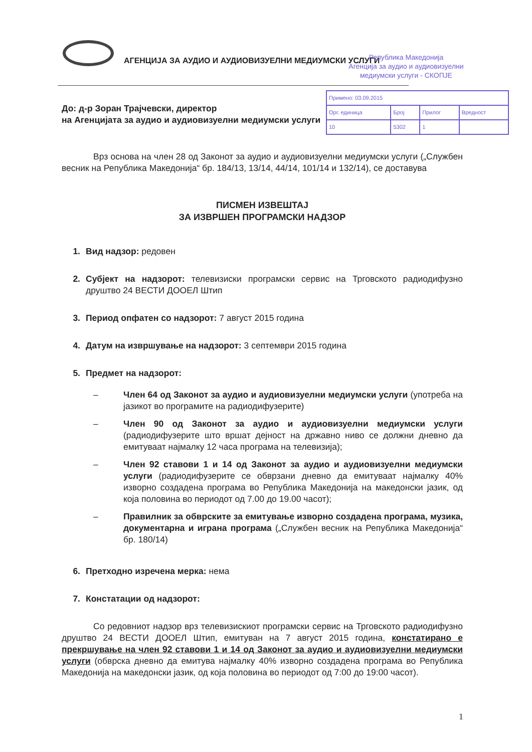АГЕНЦИЈА ЗА АУДИО И АУДИОВИЗУЕЛНИ МЕДИУМСКИ УСЛУГИ
Република Македонија
Агенција за аудио и аудиовизуелни
медиумски услуги - СКОПЈЕ
| Примено: 03.09.2015 | | | |
| Орг. единица | Број | Прилог | Вредност |
| 10 | 5302 | 1 | |
До: д-р Зоран Трајчевски, директор
на Агенцијата за аудио и аудиовизуелни медиумски услуги
Врз основа на член 28 од Законот за аудио и аудиовизуелни медиумски услуги („Службен весник на Република Македонија“ бр. 184/13, 13/14, 44/14, 101/14 и 132/14), се доставува
ПИСМЕН ИЗВЕШТАЈ
ЗА ИЗВРШЕН ПРОГРАМСКИ НАДЗОР
1. Вид надзор: редовен
2. Субјект на надзорот: телевизиски програмски сервис на Трговското радиодифузно друштво 24 ВЕСТИ ДООЕЛ Штип
3. Период опфатен со надзорот: 7 август 2015 година
4. Датум на извршување на надзорот: 3 септември 2015 година
5. Предмет на надзорот:
– Член 64 од Законот за аудио и аудиовизуелни медиумски услуги (употреба на јазикот во програмите на радиодифузерите)
– Член 90 од Законот за аудио и аудиовизуелни медиумски услуги (радиодифузерите што вршат дејност на државно ниво се должни дневно да емитуваат најмалку 12 часа програма на телевизија);
– Член 92 ставови 1 и 14 од Законот за аудио и аудиовизуелни медиумски услуги (радиодифузерите се обврзани дневно да емитуваат најмалку 40% изворно создадена програма во Република Македонија на македонски јазик, од која половина во периодот од 7.00 до 19.00 часот);
– Правилник за обврските за емитување изворно создадена програма, музика, документарна и играна програма („Службен весник на Република Македонија“ бр. 180/14)
6. Претходно изречена мерка: нема
7. Констатации од надзорот:
Со редовниот надзор врз телевизискиот програмски сервис на Трговското радиодифузно друштво 24 ВЕСТИ ДООЕЛ Штип, емитуван на 7 август 2015 година, констатирано е прекршување на член 92 ставови 1 и 14 од Законот за аудио и аудиовизуелни медиумски услуги (обврска дневно да емитува најмалку 40% изворно создадена програма во Република Македонија на македонски јазик, од која половина во периодот од 7:00 до 19:00 часот).
1